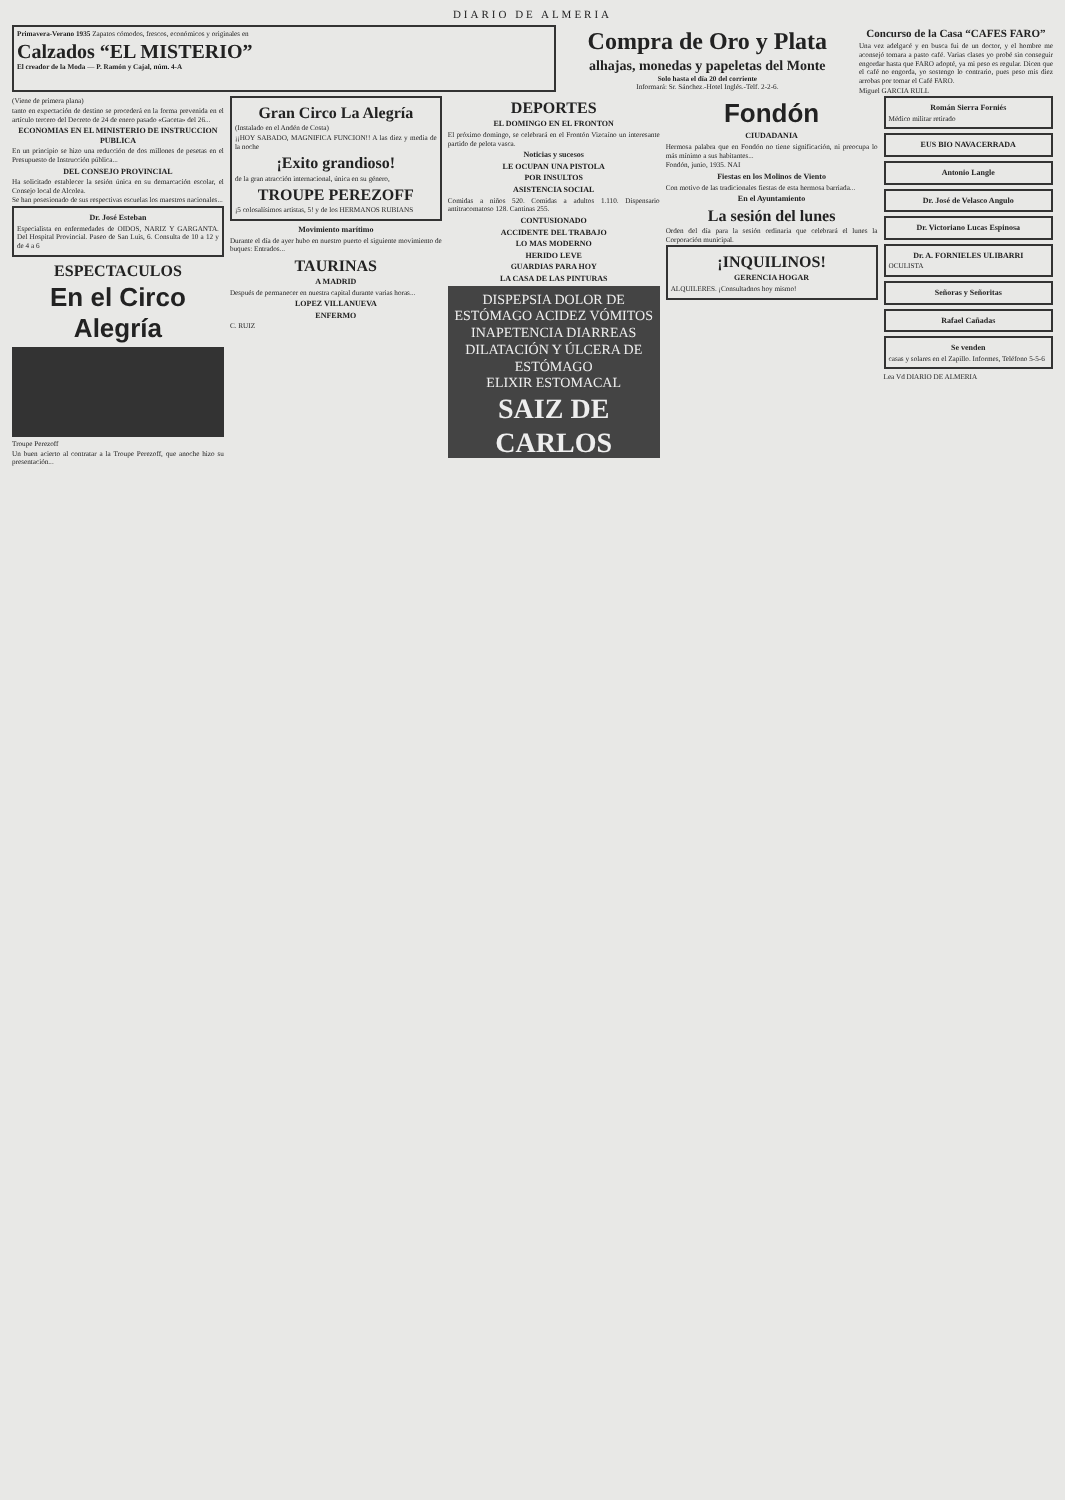DIARIO DE ALMERIA
Primavera-Verano 1935 Zapatos cómodos, frescos, económicos y originales en
Calzados “EL MISTERIO”
El creador de la Moda — P. Ramón y Cajal, núm. 4-A
Compra de Oro y Plata
alhajas, monedas y papeletas del Monte
Solo hasta el día 20 del corriente
Informará: Sr. Sánchez.-Hotel Inglés.-Telf. 2-2-6.
Concurso de la Casa “CAFES FARO”
Una vez adelgacé y en busca fui de un doctor, y el hombre me aconsejó tomara a pasto café. Varias clases yo probé sin conseguir engordar hasta que FARO adopté, ya mi peso es regular. Dicen que el café no engorda, yo sostengo lo contrario, pues peso mis diez arrobas por tomar el Café FARO.
Miguel GARCIA RULL
(Viene de primera plana)
tanto en expectación de destino se procederá en la forma prevenida en el artículo tercero del Decreto de 24 de enero pasado «Gaceta» del 26...
ECONOMIAS EN EL MINISTERIO DE INSTRUCCION PUBLICA
En un principio se hizo una reducción de dos millones de pesetas en el Presupuesto de Instrucción pública...
DEL CONSEJO PROVINCIAL
Ha solicitado establecer la sesión única en su demarcación escolar, el Consejo local de Alcolea.
Se han posesionado de sus respectivas escuelas los maestros nacionales...
Dr. José Esteban
Especialista en enfermedades de OIDOS, NARIZ Y GARGANTA. Del Hospital Provincial. Paseo de San Luis, 6. Consulta de 10 a 12 y de 4 a 6
ESPECTACULOS
En el Circo Alegría
Troupe Perezoff
Un buen acierto al contratar a la Troupe Perezoff, que anoche hizo su presentación...
Gran Circo La Alegría
(Instalado en el Andén de Costa)
¡¡HOY SABADO, MAGNIFICA FUNCION!! A las diez y media de la noche
¡Exito grandioso!
de la gran atracción internacional, única en su género,
TROUPE PEREZOFF
¡5 colosalísimos artistas, 5! y de los HERMANOS RUBIANS
Movimiento marítimo
Durante el día de ayer hubo en nuestro puerto el siguiente movimiento de buques: Entrados...
TAURINAS
A MADRID
Después de permanecer en nuestra capital durante varias horas...
LOPEZ VILLANUEVA
ENFERMO
C. RUIZ
DEPORTES
EL DOMINGO EN EL FRONTON
El próximo domingo, se celebrará en el Frontón Vizcaíno un interesante partido de pelota vasca.
Noticias y sucesos
LE OCUPAN UNA PISTOLA
POR INSULTOS
ASISTENCIA SOCIAL
Comidas a niños 520. Comidas a adultos 1.110. Dispensario antitracomatoso 128. Cantinas 255.
CONTUSIONADO
ACCIDENTE DEL TRABAJO
LO MAS MODERNO
HERIDO LEVE
GUARDIAS PARA HOY
LA CASA DE LAS PINTURAS
DISPEPSIA DOLOR DE ESTÓMAGO ACIDEZ VÓMITOS INAPETENCIA DIARREAS DILATACIÓN Y ÚLCERA DE ESTÓMAGO
ELIXIR ESTOMACAL
SAIZ DE CARLOS
Fondón
CIUDADANIA
Hermosa palabra que en Fondón no tiene significación, ni preocupa lo más mínimo a sus habitantes...
Fondón, junio, 1935. NAI
Fiestas en los Molinos de Viento
Con motivo de las tradicionales fiestas de esta hermosa barriada...
En el Ayuntamiento
La sesión del lunes
Orden del día para la sesión ordinaria que celebrará el lunes la Corporación municipal.
¡INQUILINOS!
GERENCIA HOGAR
ALQUILERES. ¡Consultadnos hoy mismo!
Román Sierra Forniés
Médico militar retirado
EUS BIO NAVACERRADA
Antonio Langle
Dr. José de Velasco Angulo
Dr. Victoriano Lucas Espinosa
Dr. A. FORNIELES ULIBARRI
OCULISTA
Señoras y Señoritas
Rafael Cañadas
Se venden
casas y solares en el Zapillo. Informes, Teléfono 5-5-6
Lea Vd DIARIO DE ALMERIA